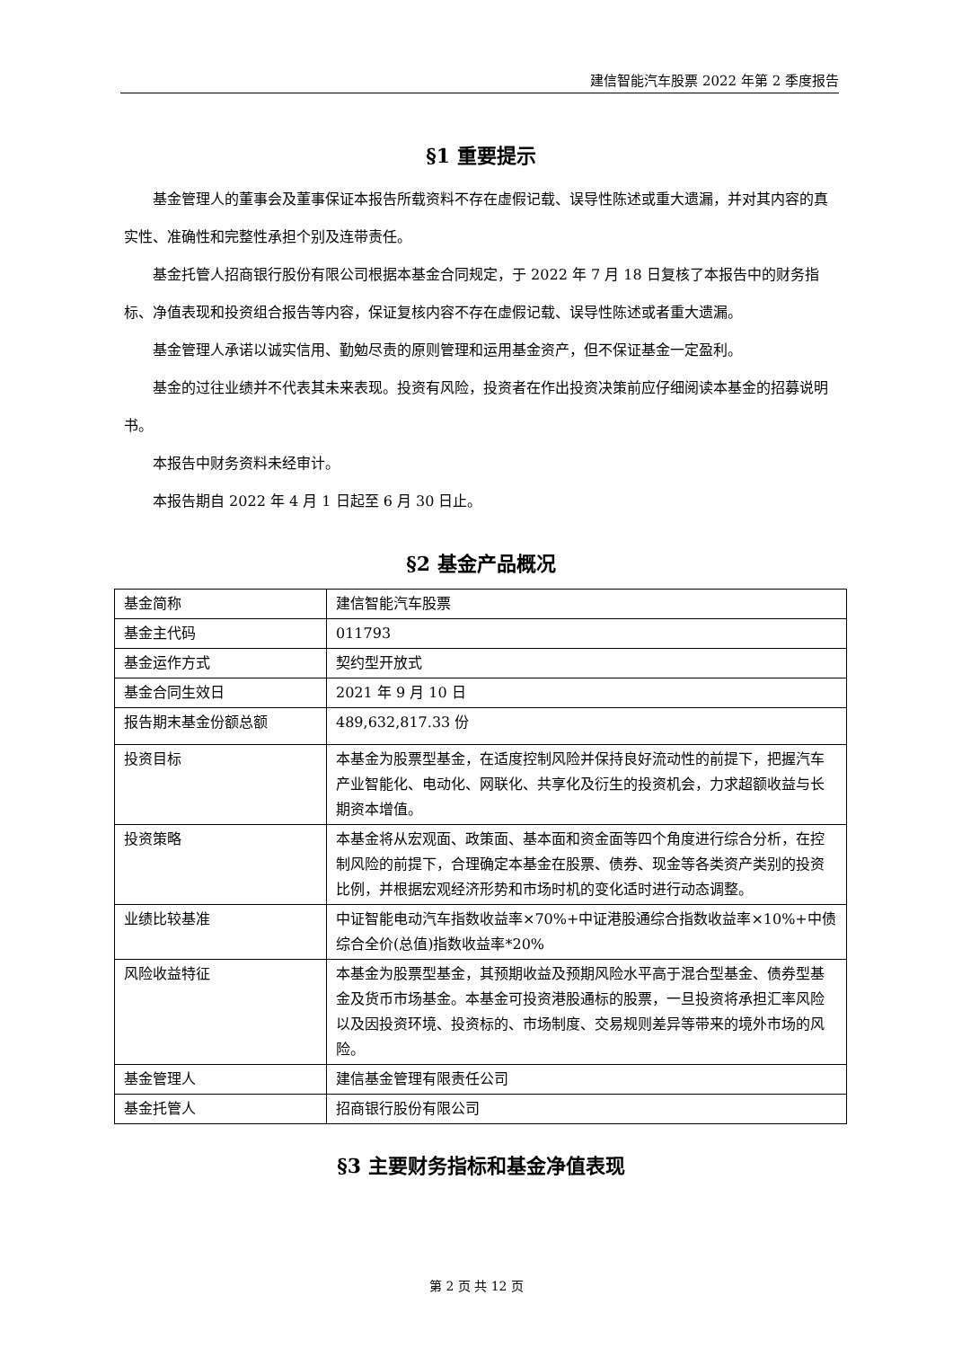建信智能汽车股票 2022 年第 2 季度报告
§1 重要提示
基金管理人的董事会及董事保证本报告所载资料不存在虚假记载、误导性陈述或重大遗漏，并对其内容的真实性、准确性和完整性承担个别及连带责任。
基金托管人招商银行股份有限公司根据本基金合同规定，于 2022 年 7 月 18 日复核了本报告中的财务指标、净值表现和投资组合报告等内容，保证复核内容不存在虚假记载、误导性陈述或者重大遗漏。
基金管理人承诺以诚实信用、勤勉尽责的原则管理和运用基金资产，但不保证基金一定盈利。
基金的过往业绩并不代表其未来表现。投资有风险，投资者在作出投资决策前应仔细阅读本基金的招募说明书。
本报告中财务资料未经审计。
本报告期自 2022 年 4 月 1 日起至 6 月 30 日止。
§2 基金产品概况
| 基金简称 | 建信智能汽车股票 |
| 基金主代码 | 011793 |
| 基金运作方式 | 契约型开放式 |
| 基金合同生效日 | 2021 年 9 月 10 日 |
| 报告期末基金份额总额 | 489,632,817.33 份 |
| 投资目标 | 本基金为股票型基金，在适度控制风险并保持良好流动性的前提下，把握汽车产业智能化、电动化、网联化、共享化及衍生的投资机会，力求超额收益与长期资本增值。 |
| 投资策略 | 本基金将从宏观面、政策面、基本面和资金面等四个角度进行综合分析，在控制风险的前提下，合理确定本基金在股票、债券、现金等各类资产类别的投资比例，并根据宏观经济形势和市场时机的变化适时进行动态调整。 |
| 业绩比较基准 | 中证智能电动汽车指数收益率×70%+中证港股通综合指数收益率×10%+中债综合全价(总值)指数收益率*20% |
| 风险收益特征 | 本基金为股票型基金，其预期收益及预期风险水平高于混合型基金、债券型基金及货币市场基金。本基金可投资港股通标的股票，一旦投资将承担汇率风险以及因投资环境、投资标的、市场制度、交易规则差异等带来的境外市场的风险。 |
| 基金管理人 | 建信基金管理有限责任公司 |
| 基金托管人 | 招商银行股份有限公司 |
§3 主要财务指标和基金净值表现
第 2 页 共 12 页